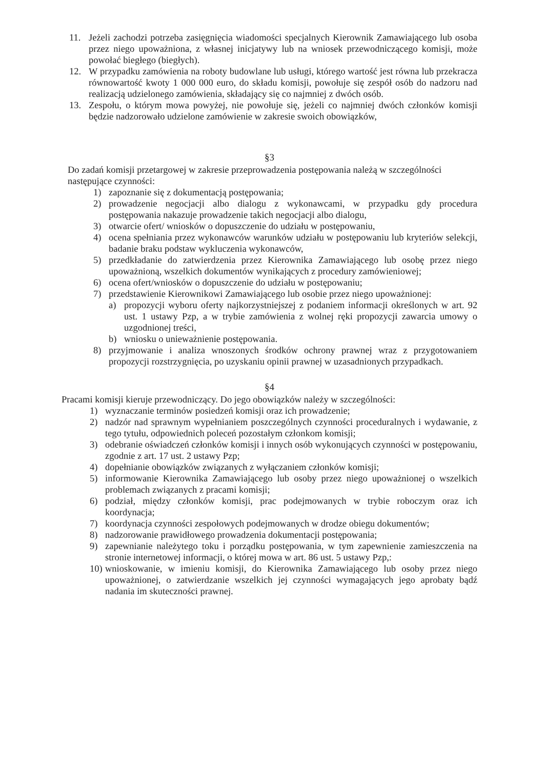11. Jeżeli zachodzi potrzeba zasięgnięcia wiadomości specjalnych Kierownik Zamawiającego lub osoba przez niego upoważniona, z własnej inicjatywy lub na wniosek przewodniczącego komisji, może powołać biegłego (biegłych).
12. W przypadku zamówienia na roboty budowlane lub usługi, którego wartość jest równa lub przekracza równowartość kwoty 1 000 000 euro, do składu komisji, powołuje się zespół osób do nadzoru nad realizacją udzielonego zamówienia, składający się co najmniej z dwóch osób.
13. Zespołu, o którym mowa powyżej, nie powołuje się, jeżeli co najmniej dwóch członków komisji będzie nadzorowało udzielone zamówienie w zakresie swoich obowiązków,
§3
Do zadań komisji przetargowej w zakresie przeprowadzenia postępowania należą w szczególności następujące czynności:
1) zapoznanie się z dokumentacją postępowania;
2) prowadzenie negocjacji albo dialogu z wykonawcami, w przypadku gdy procedura postępowania nakazuje prowadzenie takich negocjacji albo dialogu,
3) otwarcie ofert/ wniosków o dopuszczenie do udziału w postępowaniu,
4) ocena spełniania przez wykonawców warunków udziału w postępowaniu lub kryteriów selekcji, badanie braku podstaw wykluczenia wykonawców,
5) przedkładanie do zatwierdzenia przez Kierownika Zamawiającego lub osobę przez niego upoważnioną, wszelkich dokumentów wynikających z procedury zamówieniowej;
6) ocena ofert/wniosków o dopuszczenie do udziału w postępowaniu;
7) przedstawienie Kierownikowi Zamawiającego lub osobie przez niego upoważnionej:
a) propozycji wyboru oferty najkorzystniejszej z podaniem informacji określonych w art. 92 ust. 1 ustawy Pzp, a w trybie zamówienia z wolnej ręki propozycji zawarcia umowy o uzgodnionej treści,
b) wniosku o unieważnienie postępowania.
8) przyjmowanie i analiza wnoszonych środków ochrony prawnej wraz z przygotowaniem propozycji rozstrzygnięcia, po uzyskaniu opinii prawnej w uzasadnionych przypadkach.
§4
Pracami komisji kieruje przewodniczący. Do jego obowiązków należy w szczególności:
1) wyznaczanie terminów posiedzeń komisji oraz ich prowadzenie;
2) nadzór nad sprawnym wypełnianiem poszczególnych czynności proceduralnych i wydawanie, z tego tytułu, odpowiednich poleceń pozostałym członkom komisji;
3) odebranie oświadczeń członków komisji i innych osób wykonujących czynności w postępowaniu, zgodnie z art. 17 ust. 2 ustawy Pzp;
4) dopełnianie obowiązków związanych z wyłączaniem członków komisji;
5) informowanie Kierownika Zamawiającego lub osoby przez niego upoważnionej o wszelkich problemach związanych z pracami komisji;
6) podział, między członków komisji, prac podejmowanych w trybie roboczym oraz ich koordynacja;
7) koordynacja czynności zespołowych podejmowanych w drodze obiegu dokumentów;
8) nadzorowanie prawidłowego prowadzenia dokumentacji postępowania;
9) zapewnianie należytego toku i porządku postępowania, w tym zapewnienie zamieszczenia na stronie internetowej informacji, o której mowa w art. 86 ust. 5 ustawy Pzp,:
10) wnioskowanie, w imieniu komisji, do Kierownika Zamawiającego lub osoby przez niego upoważnionej, o zatwierdzanie wszelkich jej czynności wymagających jego aprobaty bądź nadania im skuteczności prawnej.